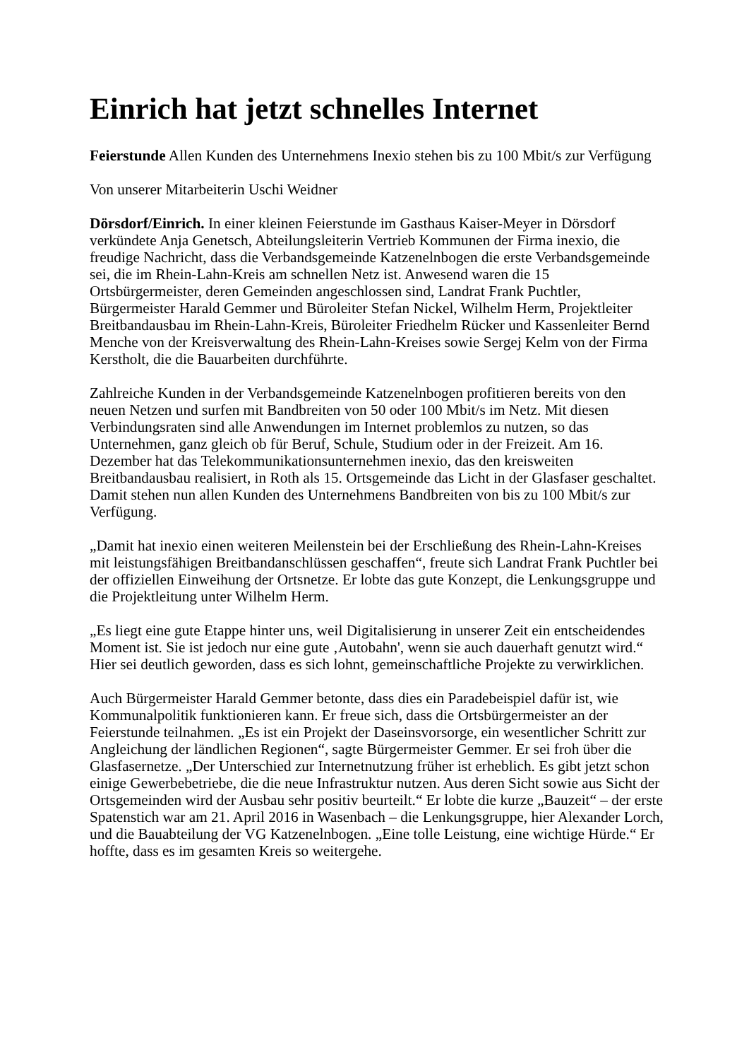Einrich hat jetzt schnelles Internet
Feierstunde Allen Kunden des Unternehmens Inexio stehen bis zu 100 Mbit/s zur Verfügung
Von unserer Mitarbeiterin Uschi Weidner
Dörsdorf/Einrich. In einer kleinen Feierstunde im Gasthaus Kaiser-Meyer in Dörsdorf verkündete Anja Genetsch, Abteilungsleiterin Vertrieb Kommunen der Firma inexio, die freudige Nachricht, dass die Verbandsgemeinde Katzenelnbogen die erste Verbandsgemeinde sei, die im Rhein-Lahn-Kreis am schnellen Netz ist. Anwesend waren die 15 Ortsbürgermeister, deren Gemeinden angeschlossen sind, Landrat Frank Puchtler, Bürgermeister Harald Gemmer und Büroleiter Stefan Nickel, Wilhelm Herm, Projektleiter Breitbandausbau im Rhein-Lahn-Kreis, Büroleiter Friedhelm Rücker und Kassenleiter Bernd Menche von der Kreisverwaltung des Rhein-Lahn-Kreises sowie Sergej Kelm von der Firma Kerstholt, die die Bauarbeiten durchführte.
Zahlreiche Kunden in der Verbandsgemeinde Katzenelnbogen profitieren bereits von den neuen Netzen und surfen mit Bandbreiten von 50 oder 100 Mbit/s im Netz. Mit diesen Verbindungsraten sind alle Anwendungen im Internet problemlos zu nutzen, so das Unternehmen, ganz gleich ob für Beruf, Schule, Studium oder in der Freizeit. Am 16. Dezember hat das Telekommunikationsunternehmen inexio, das den kreisweiten Breitbandausbau realisiert, in Roth als 15. Ortsgemeinde das Licht in der Glasfaser geschaltet. Damit stehen nun allen Kunden des Unternehmens Bandbreiten von bis zu 100 Mbit/s zur Verfügung.
„Damit hat inexio einen weiteren Meilenstein bei der Erschließung des Rhein-Lahn-Kreises mit leistungsfähigen Breitbandanschlüssen geschaffen“, freute sich Landrat Frank Puchtler bei der offiziellen Einweihung der Ortsnetze. Er lobte das gute Konzept, die Lenkungsgruppe und die Projektleitung unter Wilhelm Herm.
„Es liegt eine gute Etappe hinter uns, weil Digitalisierung in unserer Zeit ein entscheidendes Moment ist. Sie ist jedoch nur eine gute ‚Autobahn', wenn sie auch dauerhaft genutzt wird.“ Hier sei deutlich geworden, dass es sich lohnt, gemeinschaftliche Projekte zu verwirklichen.
Auch Bürgermeister Harald Gemmer betonte, dass dies ein Paradebeispiel dafür ist, wie Kommunalpolitik funktionieren kann. Er freue sich, dass die Ortsbürgermeister an der Feierstunde teilnahmen. „Es ist ein Projekt der Daseinsvorsorge, ein wesentlicher Schritt zur Angleichung der ländlichen Regionen“, sagte Bürgermeister Gemmer. Er sei froh über die Glasfasernetze. „Der Unterschied zur Internetnutzung früher ist erheblich. Es gibt jetzt schon einige Gewerbebetriebe, die die neue Infrastruktur nutzen. Aus deren Sicht sowie aus Sicht der Ortsgemeinden wird der Ausbau sehr positiv beurteilt.“ Er lobte die kurze „Bauzeit“ – der erste Spatenstich war am 21. April 2016 in Wasenbach – die Lenkungsgruppe, hier Alexander Lorch, und die Bauabteilung der VG Katzenelnbogen. „Eine tolle Leistung, eine wichtige Hürde.“ Er hoffte, dass es im gesamten Kreis so weitergehe.